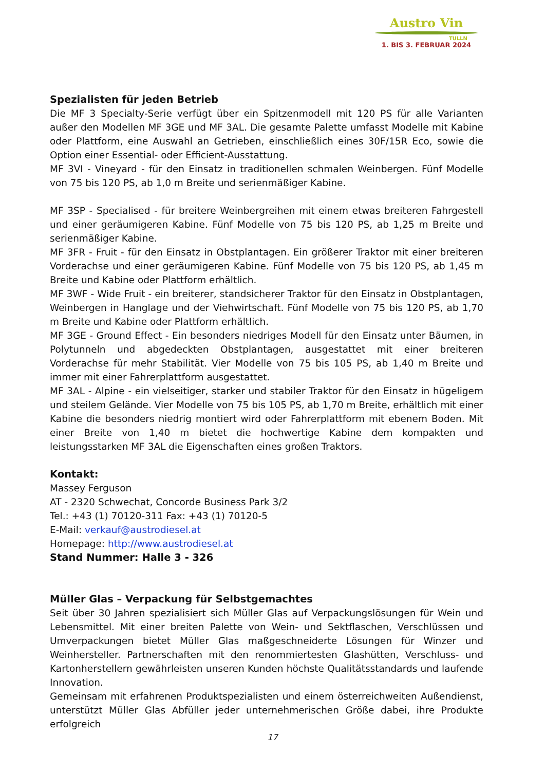Austro Vin
TULLN
1. BIS 3. FEBRUAR 2024
Spezialisten für jeden Betrieb
Die MF 3 Specialty-Serie verfügt über ein Spitzenmodell mit 120 PS für alle Varianten außer den Modellen MF 3GE und MF 3AL. Die gesamte Palette umfasst Modelle mit Kabine oder Plattform, eine Auswahl an Getrieben, einschließlich eines 30F/15R Eco, sowie die Option einer Essential- oder Efficient-Ausstattung.
MF 3VI - Vineyard - für den Einsatz in traditionellen schmalen Weinbergen. Fünf Modelle von 75 bis 120 PS, ab 1,0 m Breite und serienmäßiger Kabine.
MF 3SP - Specialised - für breitere Weinbergreihen mit einem etwas breiteren Fahrgestell und einer geräumigeren Kabine. Fünf Modelle von 75 bis 120 PS, ab 1,25 m Breite und serienmäßiger Kabine.
MF 3FR - Fruit - für den Einsatz in Obstplantagen. Ein größerer Traktor mit einer breiteren Vorderachse und einer geräumigeren Kabine. Fünf Modelle von 75 bis 120 PS, ab 1,45 m Breite und Kabine oder Plattform erhältlich.
MF 3WF - Wide Fruit - ein breiterer, standsicherer Traktor für den Einsatz in Obstplantagen, Weinbergen in Hanglage und der Viehwirtschaft. Fünf Modelle von 75 bis 120 PS, ab 1,70 m Breite und Kabine oder Plattform erhältlich.
MF 3GE - Ground Effect - Ein besonders niedriges Modell für den Einsatz unter Bäumen, in Polytunneln und abgedeckten Obstplantagen, ausgestattet mit einer breiteren Vorderachse für mehr Stabilität. Vier Modelle von 75 bis 105 PS, ab 1,40 m Breite und immer mit einer Fahrerplattform ausgestattet.
MF 3AL - Alpine - ein vielseitiger, starker und stabiler Traktor für den Einsatz in hügeligem und steilem Gelände. Vier Modelle von 75 bis 105 PS, ab 1,70 m Breite, erhältlich mit einer Kabine die besonders niedrig montiert wird oder Fahrerplattform mit ebenem Boden. Mit einer Breite von 1,40 m bietet die hochwertige Kabine dem kompakten und leistungsstarken MF 3AL die Eigenschaften eines großen Traktors.
Kontakt:
Massey Ferguson
AT - 2320 Schwechat, Concorde Business Park 3/2
Tel.: +43 (1) 70120-311 Fax: +43 (1) 70120-5
E-Mail: verkauf@austrodiesel.at
Homepage: http://www.austrodiesel.at
Stand Nummer: Halle 3 - 326
Müller Glas – Verpackung für Selbstgemachtes
Seit über 30 Jahren spezialisiert sich Müller Glas auf Verpackungslösungen für Wein und Lebensmittel. Mit einer breiten Palette von Wein- und Sektflaschen, Verschlüssen und Umverpackungen bietet Müller Glas maßgeschneiderte Lösungen für Winzer und Weinhersteller. Partnerschaften mit den renommiertesten Glashütten, Verschluss- und Kartonherstellern gewährleisten unseren Kunden höchste Qualitätsstandards und laufende Innovation.
Gemeinsam mit erfahrenen Produktspezialisten und einem österreichweiten Außendienst, unterstützt Müller Glas Abfüller jeder unternehmerischen Größe dabei, ihre Produkte erfolgreich
17